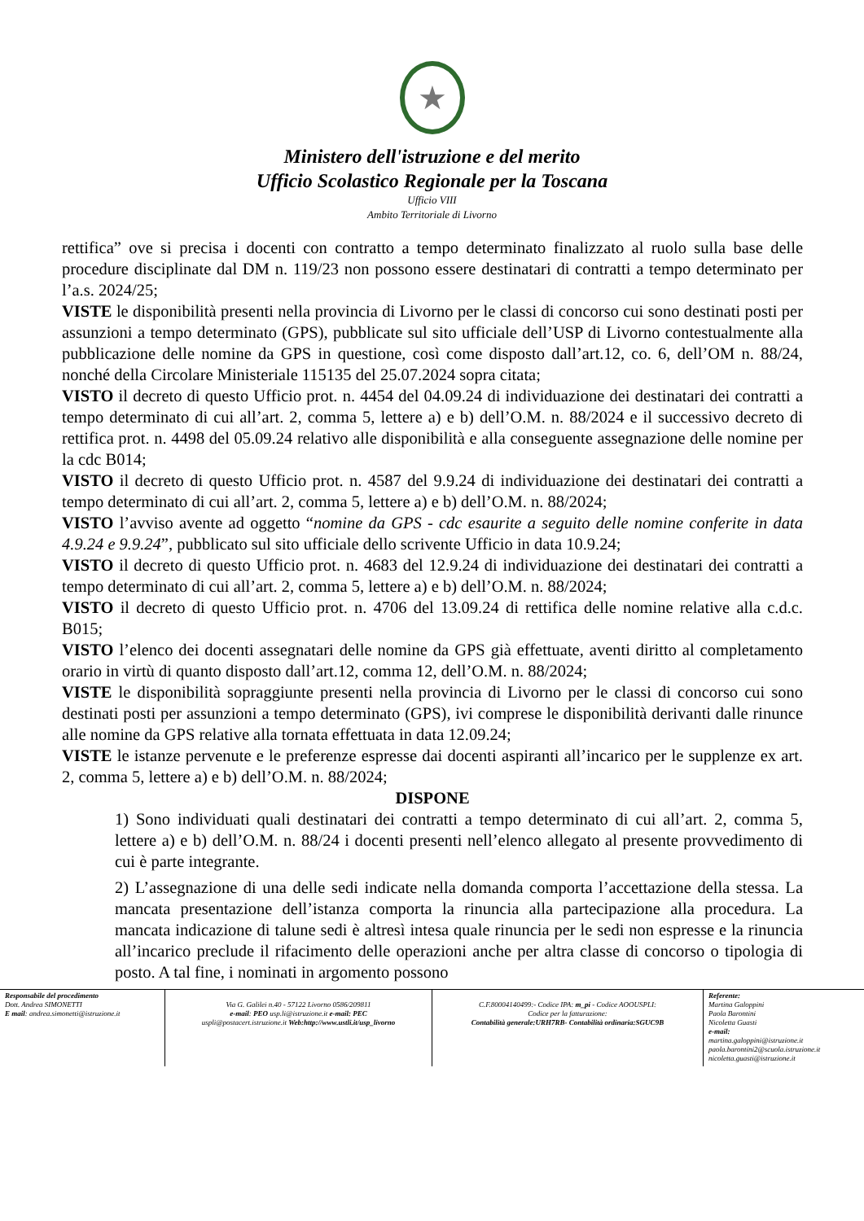★
Ministero dell'istruzione e del merito
Ufficio Scolastico Regionale per la Toscana
Ufficio VIII
Ambito Territoriale di Livorno
rettifica” ove si precisa i docenti con contratto a tempo determinato finalizzato al ruolo sulla base delle procedure disciplinate dal DM n. 119/23 non possono essere destinatari di contratti a tempo determinato per l’a.s. 2024/25;
VISTE le disponibilità presenti nella provincia di Livorno per le classi di concorso cui sono destinati posti per assunzioni a tempo determinato (GPS), pubblicate sul sito ufficiale dell’USP di Livorno contestualmente alla pubblicazione delle nomine da GPS in questione, così come disposto dall’art.12, co. 6, dell’OM n. 88/24, nonché della Circolare Ministeriale 115135 del 25.07.2024 sopra citata;
VISTO il decreto di questo Ufficio prot. n. 4454 del 04.09.24 di individuazione dei destinatari dei contratti a tempo determinato di cui all’art. 2, comma 5, lettere a) e b) dell’O.M. n. 88/2024 e il successivo decreto di rettifica prot. n. 4498 del 05.09.24 relativo alle disponibilità e alla conseguente assegnazione delle nomine per la cdc B014;
VISTO il decreto di questo Ufficio prot. n. 4587 del 9.9.24 di individuazione dei destinatari dei contratti a tempo determinato di cui all’art. 2, comma 5, lettere a) e b) dell’O.M. n. 88/2024;
VISTO l’avviso avente ad oggetto “nomine da GPS - cdc esaurite a seguito delle nomine conferite in data 4.9.24 e 9.9.24”, pubblicato sul sito ufficiale dello scrivente Ufficio in data 10.9.24;
VISTO il decreto di questo Ufficio prot. n. 4683 del 12.9.24 di individuazione dei destinatari dei contratti a tempo determinato di cui all’art. 2, comma 5, lettere a) e b) dell’O.M. n. 88/2024;
VISTO il decreto di questo Ufficio prot. n. 4706 del 13.09.24 di rettifica delle nomine relative alla c.d.c. B015;
VISTO l’elenco dei docenti assegnatari delle nomine da GPS già effettuate, aventi diritto al completamento orario in virtù di quanto disposto dall’art.12, comma 12, dell’O.M. n. 88/2024;
VISTE le disponibilità sopraggiunte presenti nella provincia di Livorno per le classi di concorso cui sono destinati posti per assunzioni a tempo determinato (GPS), ivi comprese le disponibilità derivanti dalle rinunce alle nomine da GPS relative alla tornata effettuata in data 12.09.24;
VISTE le istanze pervenute e le preferenze espresse dai docenti aspiranti all’incarico per le supplenze ex art. 2, comma 5, lettere a) e b) dell’O.M. n. 88/2024;
DISPONE
1) Sono individuati quali destinatari dei contratti a tempo determinato di cui all’art. 2, comma 5, lettere a) e b) dell’O.M. n. 88/24 i docenti presenti nell’elenco allegato al presente provvedimento di cui è parte integrante.
2) L’assegnazione di una delle sedi indicate nella domanda comporta l’accettazione della stessa. La mancata presentazione dell’istanza comporta la rinuncia alla partecipazione alla procedura. La mancata indicazione di talune sedi è altresì intesa quale rinuncia per le sedi non espresse e la rinuncia all’incarico preclude il rifacimento delle operazioni anche per altra classe di concorso o tipologia di posto. A tal fine, i nominati in argomento possono
Responsabile del procedimento
Dott. Andrea SIMONETTI
E mail: andrea.simonetti@istruzione.it
Via G. Galilei n.40 - 57122 Livorno 0586/209811
e-mail: PEO usp.li@istruzione.it e-mail: PEC
uspli@postacert.istruzione.it Web:http://www.ustli.it/usp_livorno
C.F.80004140499:- Codice IPA: m_pi - Codice AOOUSPLI:
Codice per la fatturazione:
Contabilità generale:URH7RB- Contabilità ordinaria:SGUC9B
Referente:
Martina Galoppini
Paola Barontini
Nicoletta Guasti
e-mail:
martina.galoppini@istruzione.it
paola.barontini2@scuola.istruzione.it
nicoletta.guasti@istruzione.it